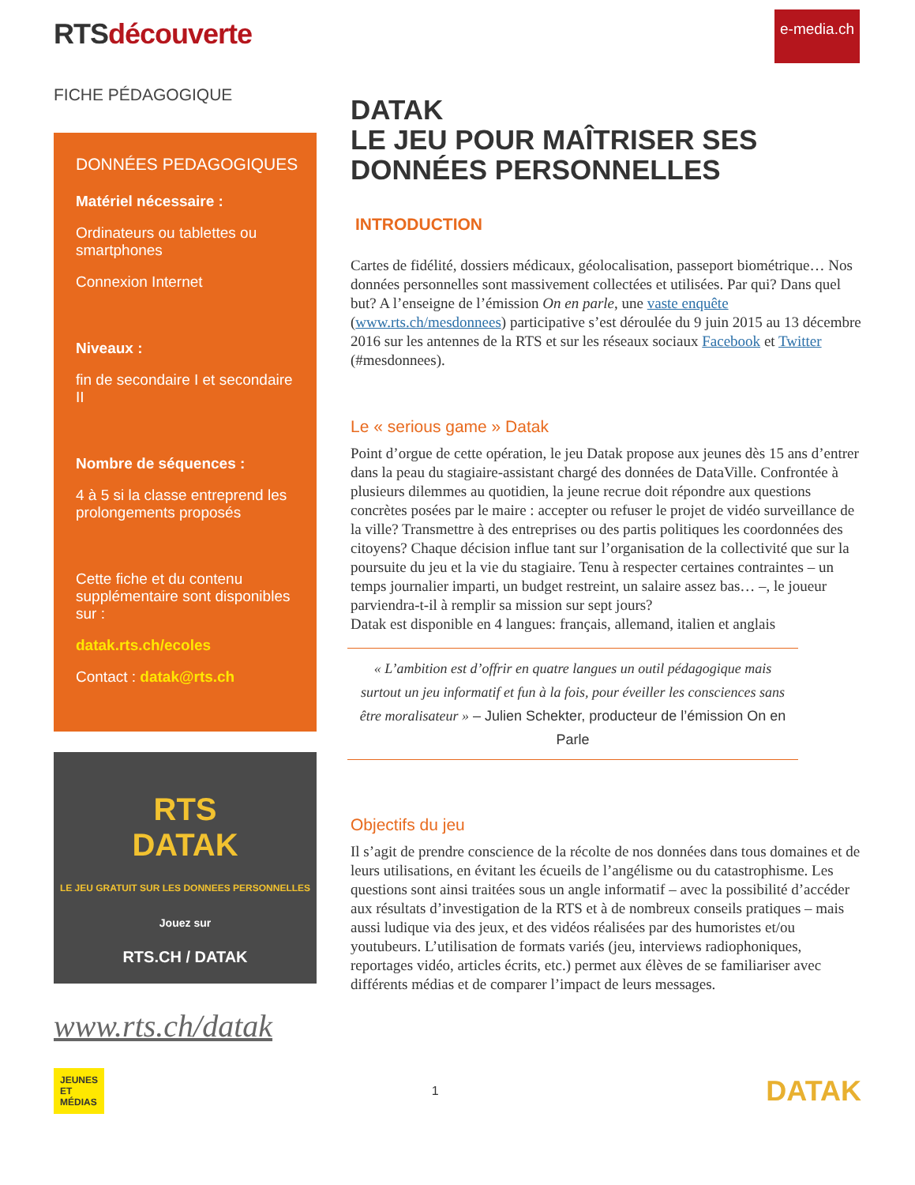e-media.ch
RTSdécouverte
FICHE PÉDAGOGIQUE
DONNÉES PEDAGOGIQUES
Matériel nécessaire :
Ordinateurs ou tablettes ou smartphones
Connexion Internet
Niveaux :
fin de secondaire I et secondaire II
Nombre de séquences :
4 à 5 si la classe entreprend les prolongements proposés
Cette fiche et du contenu supplémentaire sont disponibles sur :
datak.rts.ch/ecoles
Contact : datak@rts.ch
RTS
DATAK
LE JEU GRATUIT SUR LES DONNEES PERSONNELLES
Jouez sur
RTS.CH / DATAK
www.rts.ch/datak
DATAK
LE JEU POUR MAÎTRISER SES DONNÉES PERSONNELLES
INTRODUCTION
Cartes de fidélité, dossiers médicaux, géolocalisation, passeport biométrique… Nos données personnelles sont massivement collectées et utilisées. Par qui? Dans quel but? A l’enseigne de l’émission On en parle, une vaste enquête (www.rts.ch/mesdonnees) participative s’est déroulée du 9 juin 2015 au 13 décembre 2016 sur les antennes de la RTS et sur les réseaux sociaux Facebook et Twitter (#mesdonnees).
Le « serious game » Datak
Point d’orgue de cette opération, le jeu Datak propose aux jeunes dès 15 ans d’entrer dans la peau du stagiaire-assistant chargé des données de DataVille. Confrontée à plusieurs dilemmes au quotidien, la jeune recrue doit répondre aux questions concrètes posées par le maire : accepter ou refuser le projet de vidéo surveillance de la ville? Transmettre à des entreprises ou des partis politiques les coordonnées des citoyens? Chaque décision influe tant sur l’organisation de la collectivité que sur la poursuite du jeu et la vie du stagiaire. Tenu à respecter certaines contraintes – un temps journalier imparti, un budget restreint, un salaire assez bas… –, le joueur parviendra-t-il à remplir sa mission sur sept jours?
Datak est disponible en 4 langues: français, allemand, italien et anglais
« L’ambition est d’offrir en quatre langues un outil pédagogique mais surtout un jeu informatif et fun à la fois, pour éveiller les consciences sans être moralisateur » – Julien Schekter, producteur de l’émission On en Parle
Objectifs du jeu
Il s’agit de prendre conscience de la récolte de nos données dans tous domaines et de leurs utilisations, en évitant les écueils de l’angélisme ou du catastrophisme. Les questions sont ainsi traitées sous un angle informatif – avec la possibilité d’accéder aux résultats d’investigation de la RTS et à de nombreux conseils pratiques – mais aussi ludique via des jeux, et des vidéos réalisées par des humoristes et/ou youtubeurs. L’utilisation de formats variés (jeu, interviews radiophoniques, reportages vidéo, articles écrits, etc.) permet aux élèves de se familiariser avec différents médias et de comparer l’impact de leurs messages.
JEUNES
ET
MÉDIAS
1
DATAK